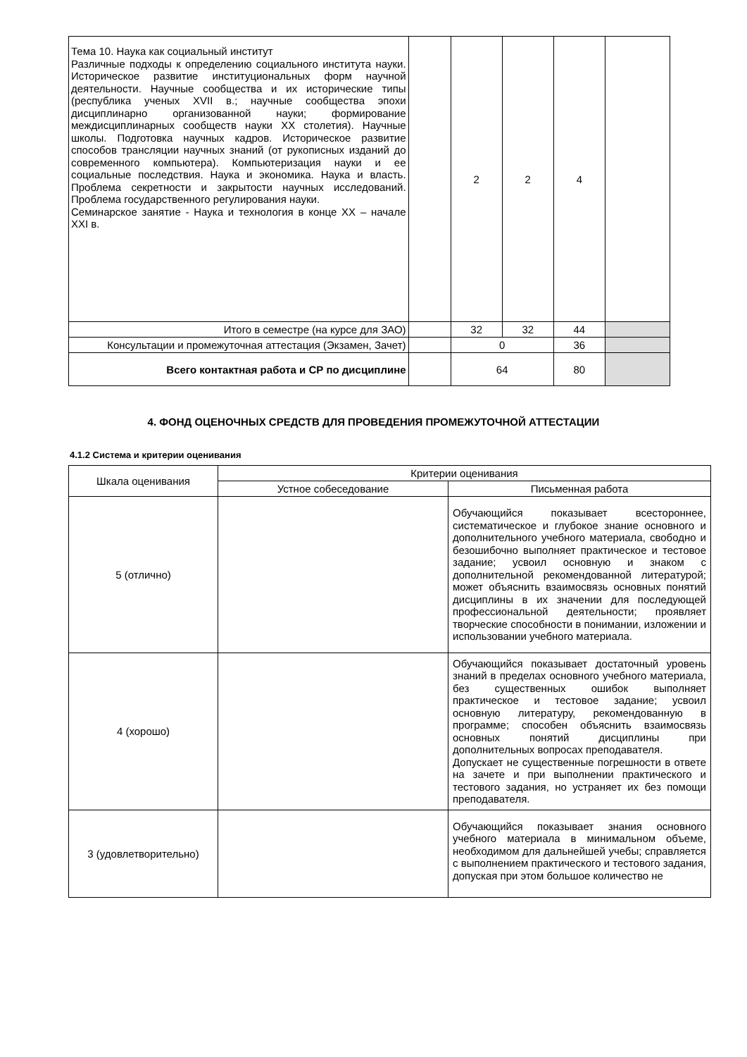| Тема 10. Наука как социальный институт Различные подходы к определению социального института науки. Историческое развитие институциональных форм научной деятельности. Научные сообщества и их исторические типы (республика ученых XVII в.; научные сообщества эпохи дисциплинарно организованной науки; формирование междисциплинарных сообществ науки XX столетия). Научные школы. Подготовка научных кадров. Историческое развитие способов трансляции научных знаний (от рукописных изданий до современного компьютера). Компьютеризация науки и ее социальные последствия. Наука и экономика. Наука и власть. Проблема секретности и закрытости научных исследований. Проблема государственного регулирования науки. Семинарское занятие - Наука и технология в конце XX – начале XXI в. | | 2 | 2 | 4 | |
| Итого в семестре (на курсе для ЗАО) | | 32 | 32 | 44 | |
| Консультации и промежуточная аттестация (Экзамен, Зачет) | | 0 | | 36 | |
| Всего контактная работа и СР по дисциплине | | 64 | | 80 | |
4. ФОНД ОЦЕНОЧНЫХ СРЕДСТВ ДЛЯ ПРОВЕДЕНИЯ ПРОМЕЖУТОЧНОЙ АТТЕСТАЦИИ
4.1.2 Система и критерии оценивания
| Шкала оценивания | Критерии оценивания | |
| --- | --- | --- |
| | Устное собеседование | Письменная работа |
| 5 (отлично) | | Обучающийся показывает всестороннее, систематическое и глубокое знание основного и дополнительного учебного материала, свободно и безошибочно выполняет практическое и тестовое задание; усвоил основную и знаком с дополнительной рекомендованной литературой; может объяснить взаимосвязь основных понятий дисциплины в их значении для последующей профессиональной деятельности; проявляет творческие способности в понимании, изложении и использовании учебного материала. |
| 4 (хорошо) | | Обучающийся показывает достаточный уровень знаний в пределах основного учебного материала, без существенных ошибок выполняет практическое и тестовое задание; усвоил основную литературу, рекомендованную в программе; способен объяснить взаимосвязь основных понятий дисциплины при дополнительных вопросах преподавателя. Допускает не существенные погрешности в ответе на зачете и при выполнении практического и тестового задания, но устраняет их без помощи преподавателя. |
| 3 (удовлетворительно) | | Обучающийся показывает знания основного учебного материала в минимальном объеме, необходимом для дальнейшей учебы; справляется с выполнением практического и тестового задания, допуская при этом большое количество не |